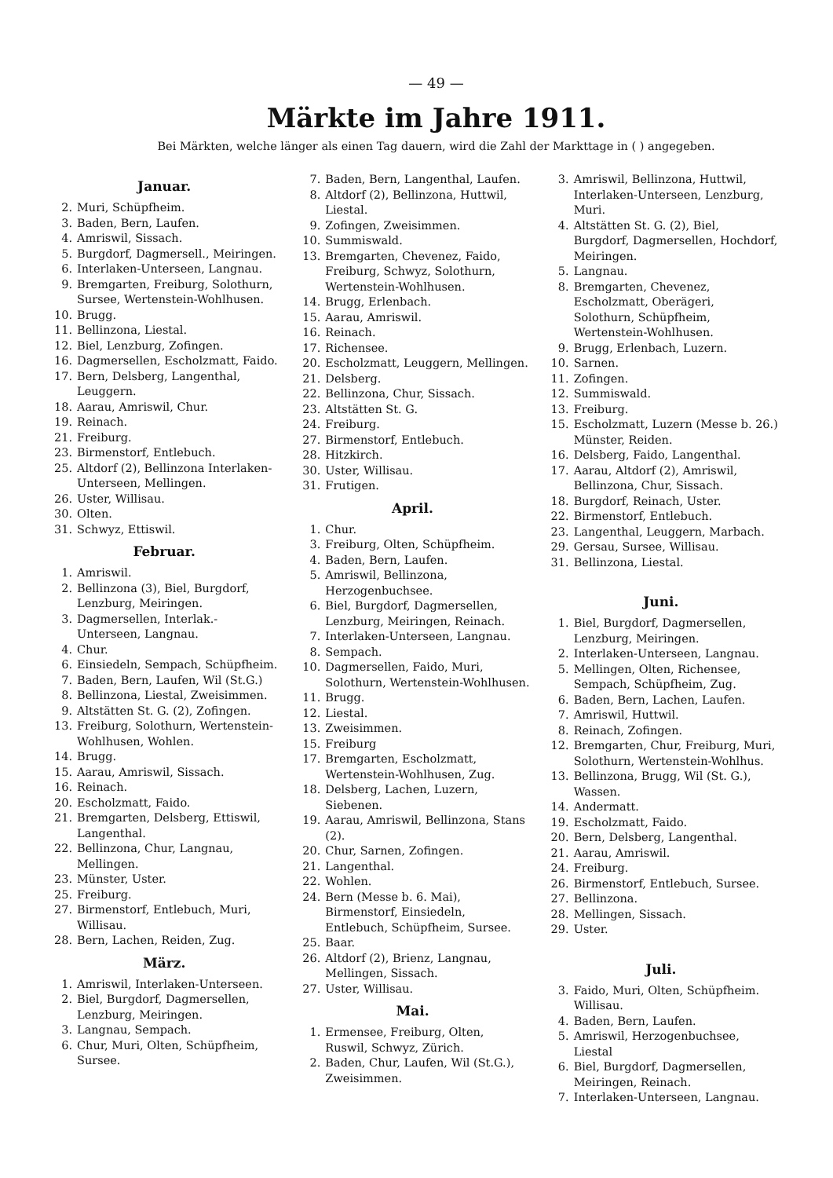— 49 —
Märkte im Jahre 1911.
Bei Märkten, welche länger als einen Tag dauern, wird die Zahl der Markttage in ( ) angegeben.
Januar.
2. Muri, Schüpfheim.
3. Baden, Bern, Laufen.
4. Amriswil, Sissach.
5. Burgdorf, Dagmersell., Meiringen.
6. Interlaken-Unterseen, Langnau.
9. Bremgarten, Freiburg, Solothurn, Sursee, Wertenstein-Wohlhusen.
10. Brugg.
11. Bellinzona, Liestal.
12. Biel, Lenzburg, Zofingen.
16. Dagmersellen, Escholzmatt, Faido.
17. Bern, Delsberg, Langenthal, Leuggern.
18. Aarau, Amriswil, Chur.
19. Reinach.
21. Freiburg.
23. Birmenstorf, Entlebuch.
25. Altdorf (2), Bellinzona Interlaken-Unterseen, Mellingen.
26. Uster, Willisau.
30. Olten.
31. Schwyz, Ettiswil.
Februar.
1. Amriswil.
2. Bellinzona (3), Biel, Burgdorf, Lenzburg, Meiringen.
3. Dagmersellen, Interlak.-Unterseen, Langnau.
4. Chur.
6. Einsiedeln, Sempach, Schüpfheim.
7. Baden, Bern, Laufen, Wil (St.G.)
8. Bellinzona, Liestal, Zweisimmen.
9. Altstätten St. G. (2), Zofingen.
13. Freiburg, Solothurn, Wertenstein-Wohlhusen, Wohlen.
14. Brugg.
15. Aarau, Amriswil, Sissach.
16. Reinach.
20. Escholzmatt, Faido.
21. Bremgarten, Delsberg, Ettiswil, Langenthal.
22. Bellinzona, Chur, Langnau, Mellingen.
23. Münster, Uster.
25. Freiburg.
27. Birmenstorf, Entlebuch, Muri, Willisau.
28. Bern, Lachen, Reiden, Zug.
März.
1. Amriswil, Interlaken-Unterseen.
2. Biel, Burgdorf, Dagmersellen, Lenzburg, Meiringen.
3. Langnau, Sempach.
6. Chur, Muri, Olten, Schüpfheim, Sursee.
7. Baden, Bern, Langenthal, Laufen.
8. Altdorf (2), Bellinzona, Huttwil, Liestal.
9. Zofingen, Zweisimmen.
10. Summiswald.
13. Bremgarten, Chevenez, Faido, Freiburg, Schwyz, Solothurn, Wertenstein-Wohlhusen.
14. Brugg, Erlenbach.
15. Aarau, Amriswil.
16. Reinach.
17. Richensee.
20. Escholzmatt, Leuggern, Mellingen.
21. Delsberg.
22. Bellinzona, Chur, Sissach.
23. Altstätten St. G.
24. Freiburg.
27. Birmenstorf, Entlebuch.
28. Hitzkirch.
30. Uster, Willisau.
31. Frutigen.
April.
1. Chur.
3. Freiburg, Olten, Schüpfheim.
4. Baden, Bern, Laufen.
5. Amriswil, Bellinzona, Herzogenbuchsee.
6. Biel, Burgdorf, Dagmersellen, Lenzburg, Meiringen, Reinach.
7. Interlaken-Unterseen, Langnau.
8. Sempach.
10. Dagmersellen, Faido, Muri, Solothurn, Wertenstein-Wohlhusen.
11. Brugg.
12. Liestal.
13. Zweisimmen.
15. Freiburg
17. Bremgarten, Escholzmatt, Wertenstein-Wohlhusen, Zug.
18. Delsberg, Lachen, Luzern, Siebenen.
19. Aarau, Amriswil, Bellinzona, Stans (2).
20. Chur, Sarnen, Zofingen.
21. Langenthal.
22. Wohlen.
24. Bern (Messe b. 6. Mai), Birmenstorf, Einsiedeln, Entlebuch, Schüpfheim, Sursee.
25. Baar.
26. Altdorf (2), Brienz, Langnau, Mellingen, Sissach.
27. Uster, Willisau.
Mai.
1. Ermensee, Freiburg, Olten, Ruswil, Schwyz, Zürich.
2. Baden, Chur, Laufen, Wil (St.G.), Zweisimmen.
3. Amriswil, Bellinzona, Huttwil, Interlaken-Unterseen, Lenzburg, Muri.
4. Altstätten St. G. (2), Biel, Burgdorf, Dagmersellen, Hochdorf, Meiringen.
5. Langnau.
8. Bremgarten, Chevenez, Escholzmatt, Oberägeri, Solothurn, Schüpfheim, Wertenstein-Wohlhusen.
9. Brugg, Erlenbach, Luzern.
10. Sarnen.
11. Zofingen.
12. Summiswald.
13. Freiburg.
15. Escholzmatt, Luzern (Messe b. 26.) Münster, Reiden.
16. Delsberg, Faido, Langenthal.
17. Aarau, Altdorf (2), Amriswil, Bellinzona, Chur, Sissach.
18. Burgdorf, Reinach, Uster.
22. Birmenstorf, Entlebuch.
23. Langenthal, Leuggern, Marbach.
29. Gersau, Sursee, Willisau.
31. Bellinzona, Liestal.
Juni.
1. Biel, Burgdorf, Dagmersellen, Lenzburg, Meiringen.
2. Interlaken-Unterseen, Langnau.
5. Mellingen, Olten, Richensee, Sempach, Schüpfheim, Zug.
6. Baden, Bern, Lachen, Laufen.
7. Amriswil, Huttwil.
8. Reinach, Zofingen.
12. Bremgarten, Chur, Freiburg, Muri, Solothurn, Wertenstein-Wohlhus.
13. Bellinzona, Brugg, Wil (St. G.), Wassen.
14. Andermatt.
19. Escholzmatt, Faido.
20. Bern, Delsberg, Langenthal.
21. Aarau, Amriswil.
24. Freiburg.
26. Birmenstorf, Entlebuch, Sursee.
27. Bellinzona.
28. Mellingen, Sissach.
29. Uster.
Juli.
3. Faido, Muri, Olten, Schüpfheim. Willisau.
4. Baden, Bern, Laufen.
5. Amriswil, Herzogenbuchsee, Liestal
6. Biel, Burgdorf, Dagmersellen, Meiringen, Reinach.
7. Interlaken-Unterseen, Langnau.